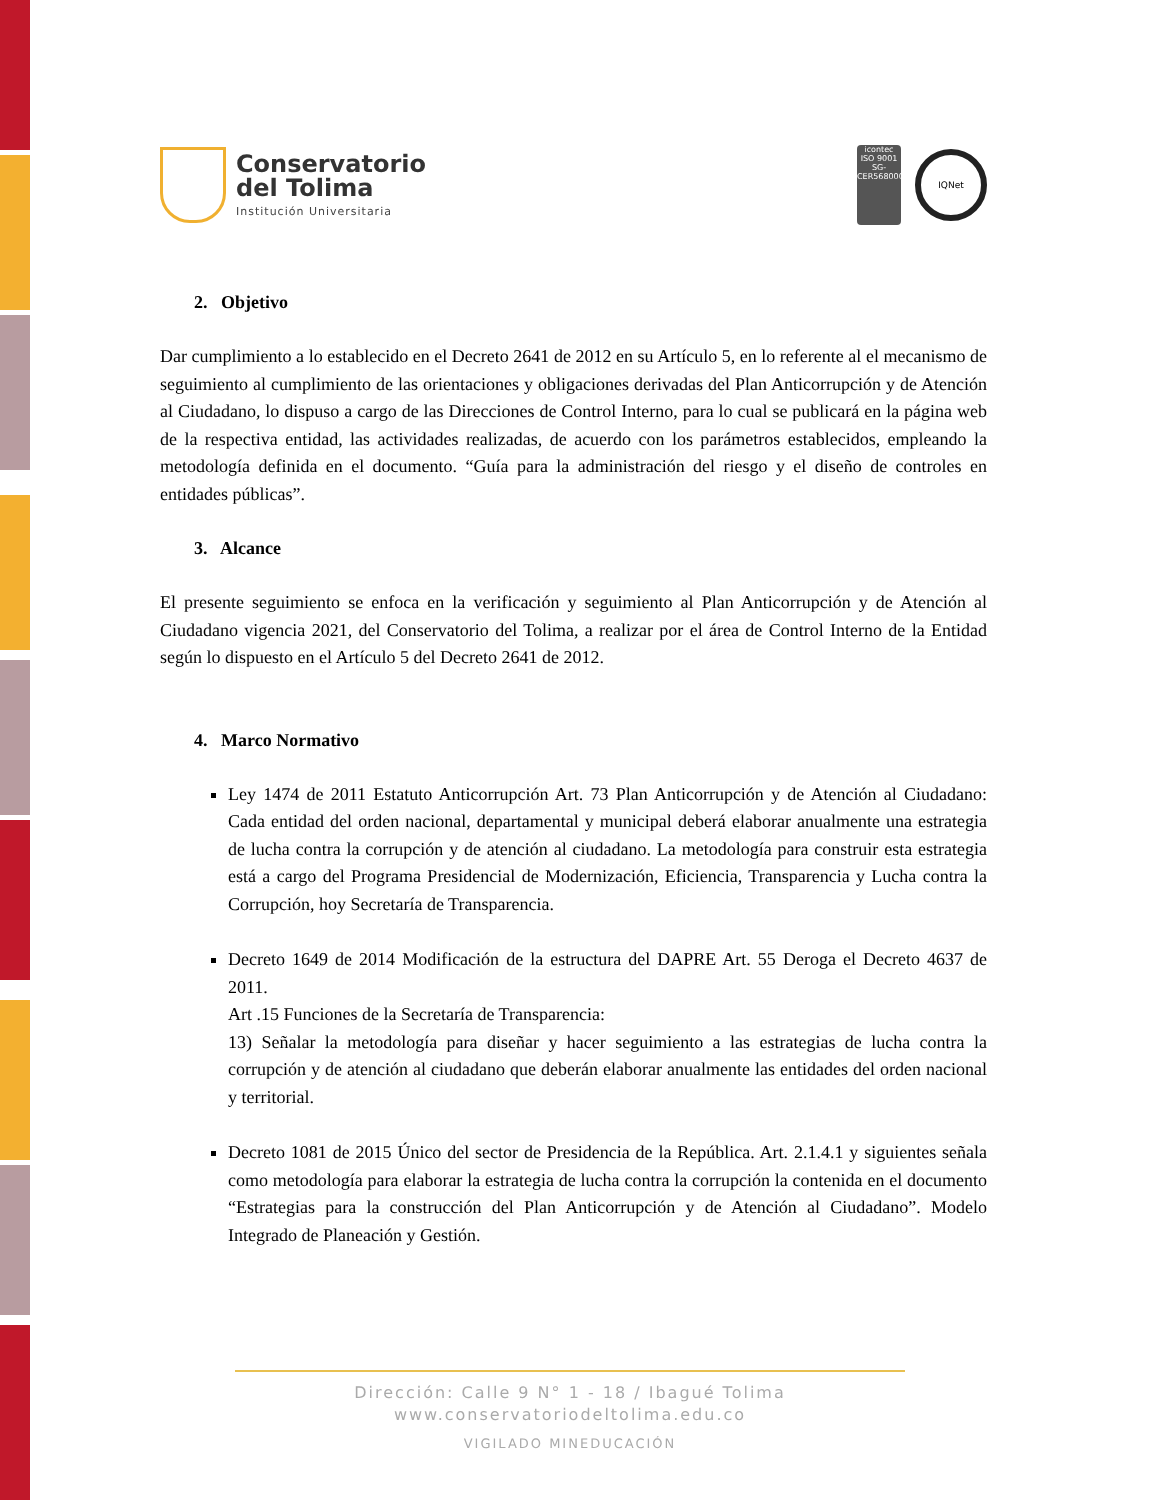Conservatorio
del Tolima
Institución Universitaria
icontec
ISO 9001
SG-CER568000
IQNet
2. Objetivo
Dar cumplimiento a lo establecido en el Decreto 2641 de 2012 en su Artículo 5, en lo referente al el mecanismo de seguimiento al cumplimiento de las orientaciones y obligaciones derivadas del Plan Anticorrupción y de Atención al Ciudadano, lo dispuso a cargo de las Direcciones de Control Interno, para lo cual se publicará en la página web de la respectiva entidad, las actividades realizadas, de acuerdo con los parámetros establecidos, empleando la metodología definida en el documento. “Guía para la administración del riesgo y el diseño de controles en entidades públicas”.
3. Alcance
El presente seguimiento se enfoca en la verificación y seguimiento al Plan Anticorrupción y de Atención al Ciudadano vigencia 2021, del Conservatorio del Tolima, a realizar por el área de Control Interno de la Entidad según lo dispuesto en el Artículo 5 del Decreto 2641 de 2012.
4. Marco Normativo
Ley 1474 de 2011 Estatuto Anticorrupción Art. 73 Plan Anticorrupción y de Atención al Ciudadano: Cada entidad del orden nacional, departamental y municipal deberá elaborar anualmente una estrategia de lucha contra la corrupción y de atención al ciudadano. La metodología para construir esta estrategia está a cargo del Programa Presidencial de Modernización, Eficiencia, Transparencia y Lucha contra la Corrupción, hoy Secretaría de Transparencia.
Decreto 1649 de 2014 Modificación de la estructura del DAPRE Art. 55 Deroga el Decreto 4637 de 2011.
Art .15 Funciones de la Secretaría de Transparencia:
13) Señalar la metodología para diseñar y hacer seguimiento a las estrategias de lucha contra la corrupción y de atención al ciudadano que deberán elaborar anualmente las entidades del orden nacional y territorial.
Decreto 1081 de 2015 Único del sector de Presidencia de la República. Art. 2.1.4.1 y siguientes señala como metodología para elaborar la estrategia de lucha contra la corrupción la contenida en el documento “Estrategias para la construcción del Plan Anticorrupción y de Atención al Ciudadano”. Modelo Integrado de Planeación y Gestión.
Dirección: Calle 9 N° 1 - 18 / Ibagué Tolima
www.conservatoriodeltolima.edu.co
VIGILADO MINEDUCACIÓN